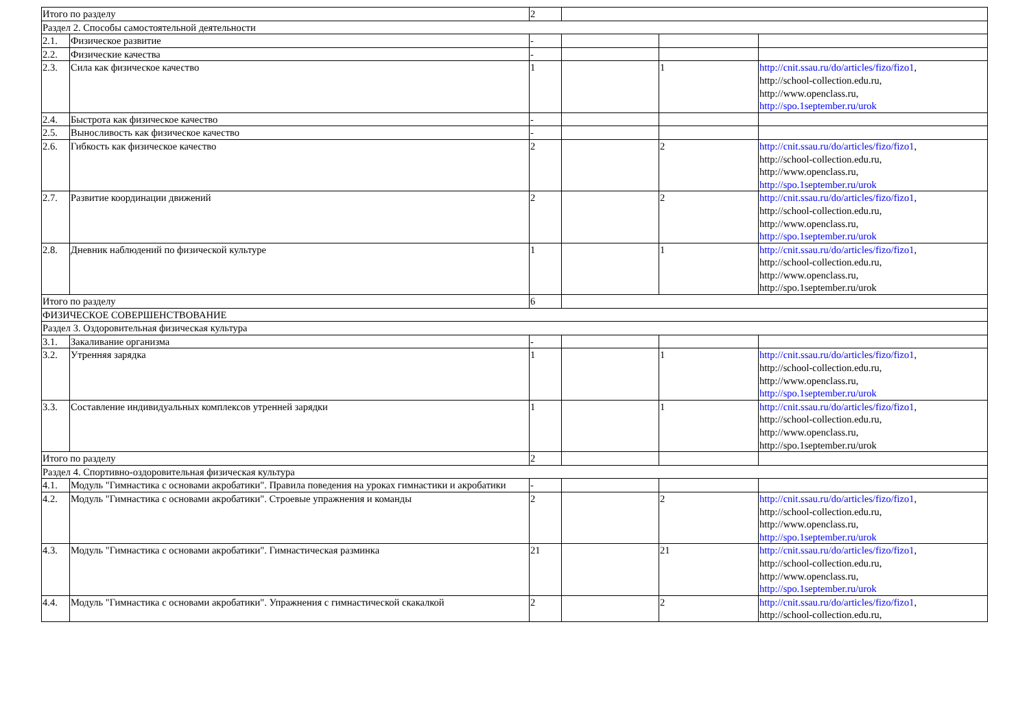| Итого по разделу | | 2 | | | |
| Раздел 2. Способы самостоятельной деятельности | | | | | |
| 2.1. | Физическое развитие | - | | | |
| 2.2. | Физические качества | - | | | |
| 2.3. | Сила как физическое качество | 1 | | 1 | http://cnit.ssau.ru/do/articles/fizo/fizo1 , http://school-collection.edu.ru, http://www.openclass.ru, http://spo.1september.ru/urok |
| 2.4. | Быстрота как физическое качество | - | | | |
| 2.5. | Выносливость как физическое качество | - | | | |
| 2.6. | Гибкость как физическое качество | 2 | | 2 | http://cnit.ssau.ru/do/articles/fizo/fizo1 , http://school-collection.edu.ru, http://www.openclass.ru, http://spo.1september.ru/urok |
| 2.7. | Развитие координации движений | 2 | | 2 | http://cnit.ssau.ru/do/articles/fizo/fizo1 , http://school-collection.edu.ru, http://www.openclass.ru, http://spo.1september.ru/urok |
| 2.8. | Дневник наблюдений по физической культуре | 1 | | 1 | http://cnit.ssau.ru/do/articles/fizo/fizo1 , http://school-collection.edu.ru, http://www.openclass.ru, http://spo.1september.ru/urok |
| Итого по разделу | | 6 | | | |
| ФИЗИЧЕСКОЕ СОВЕРШЕНСТВОВАНИЕ | | | | | |
| Раздел 3. Оздоровительная физическая культура | | | | | |
| 3.1. | Закаливание организма | - | | | |
| 3.2. | Утренняя зарядка | 1 | | 1 | http://cnit.ssau.ru/do/articles/fizo/fizo1 , http://school-collection.edu.ru, http://www.openclass.ru, http://spo.1september.ru/urok |
| 3.3. | Составление индивидуальных комплексов утренней зарядки | 1 | | 1 | http://cnit.ssau.ru/do/articles/fizo/fizo1 , http://school-collection.edu.ru, http://www.openclass.ru, http://spo.1september.ru/urok |
| Итого по разделу | | 2 | | | |
| Раздел 4. Спортивно-оздоровительная физическая культура | | | | | |
| 4.1. | Модуль "Гимнастика с основами акробатики". Правила поведения на уроках гимнастики и акробатики | - | | | |
| 4.2. | Модуль "Гимнастика с основами акробатики". Строевые упражнения и команды | 2 | | 2 | http://cnit.ssau.ru/do/articles/fizo/fizo1 , http://school-collection.edu.ru, http://www.openclass.ru, http://spo.1september.ru/urok |
| 4.3. | Модуль "Гимнастика с основами акробатики". Гимнастическая разминка | 21 | | 21 | http://cnit.ssau.ru/do/articles/fizo/fizo1 , http://school-collection.edu.ru, http://www.openclass.ru, http://spo.1september.ru/urok |
| 4.4. | Модуль "Гимнастика с основами акробатики". Упражнения с гимнастической скакалкой | 2 | | 2 | http://cnit.ssau.ru/do/articles/fizo/fizo1 , http://school-collection.edu.ru, |